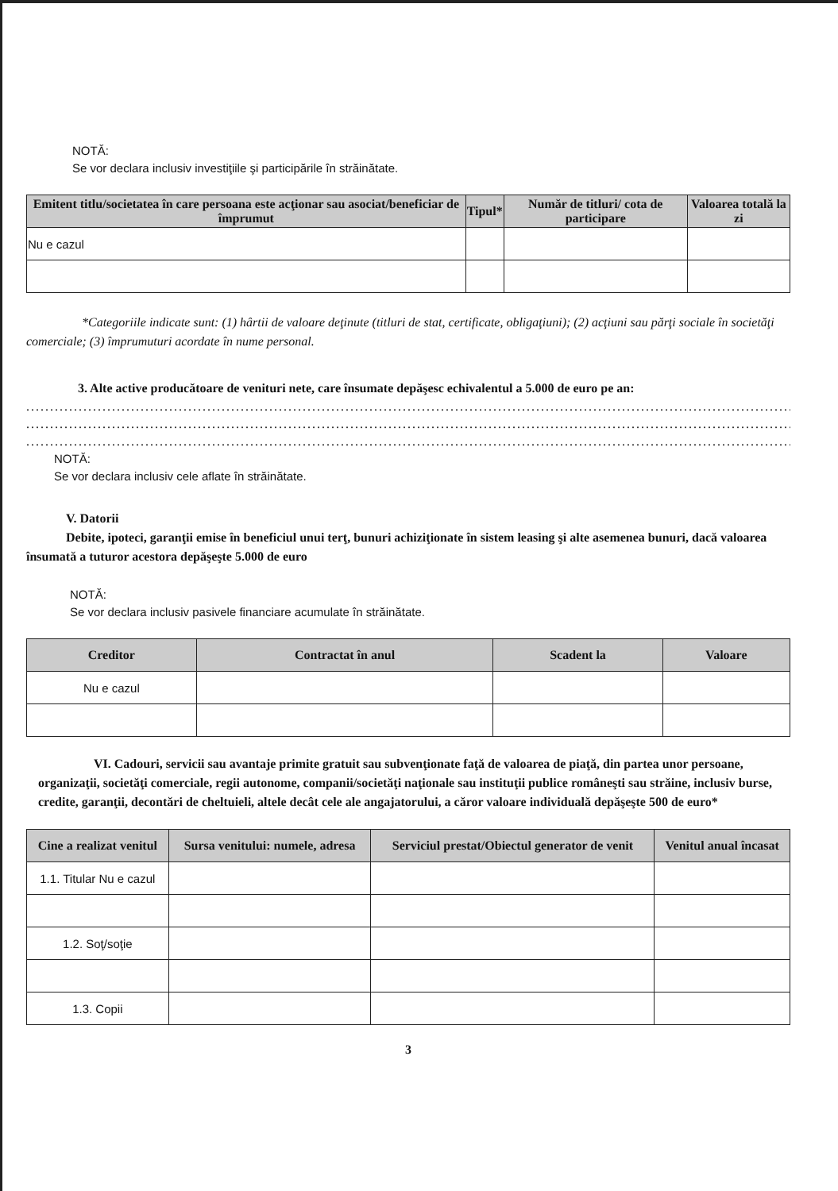NOTĂ:
Se vor declara inclusiv investiţiile şi participările în străinătate.
| Emitent titlu/societatea în care persoana este acţionar sau asociat/beneficiar de împrumut | Tipul* | Număr de titluri/ cota de participare | Valoarea totală la zi |
| --- | --- | --- | --- |
| Nu e cazul | | | |
*Categoriile indicate sunt: (1) hârtii de valoare deţinute (titluri de stat, certificate, obligaţiuni); (2) acţiuni sau părţi sociale în societăţi comerciale; (3) împrumuturi acordate în nume personal.
3. Alte active producătoare de venituri nete, care însumate depăşesc echivalentul a 5.000 de euro pe an:
......................................................................................................................................................................
......................................................................................................................................................................
......................................................................................................................................................................
NOTĂ:
Se vor declara inclusiv cele aflate în străinătate.
V. Datorii
Debite, ipoteci, garanţii emise în beneficiul unui terţ, bunuri achiziţionate în sistem leasing şi alte asemenea bunuri, dacă valoarea însumată a tuturor acestora depăşeşte 5.000 de euro
NOTĂ:
Se vor declara inclusiv pasivele financiare acumulate în străinătate.
| Creditor | Contractat în anul | Scadent la | Valoare |
| --- | --- | --- | --- |
| Nu e cazul | | | |
VI. Cadouri, servicii sau avantaje primite gratuit sau subvenţionate faţă de valoarea de piaţă, din partea unor persoane, organizaţii, societăţi comerciale, regii autonome, companii/societăţi naţionale sau instituţii publice româneşti sau străine, inclusiv burse, credite, garanţii, decontări de cheltuieli, altele decât cele ale angajatorului, a căror valoare individuală depăşeşte 500 de euro*
| Cine a realizat venitul | Sursa venitului: numele, adresa | Serviciul prestat/Obiectul generator de venit | Venitul anual încasat |
| --- | --- | --- | --- |
| 1.1. Titular Nu e cazul | | | |
| 1.2. Soţ/soţie | | | |
| 1.3. Copii | | | |
3